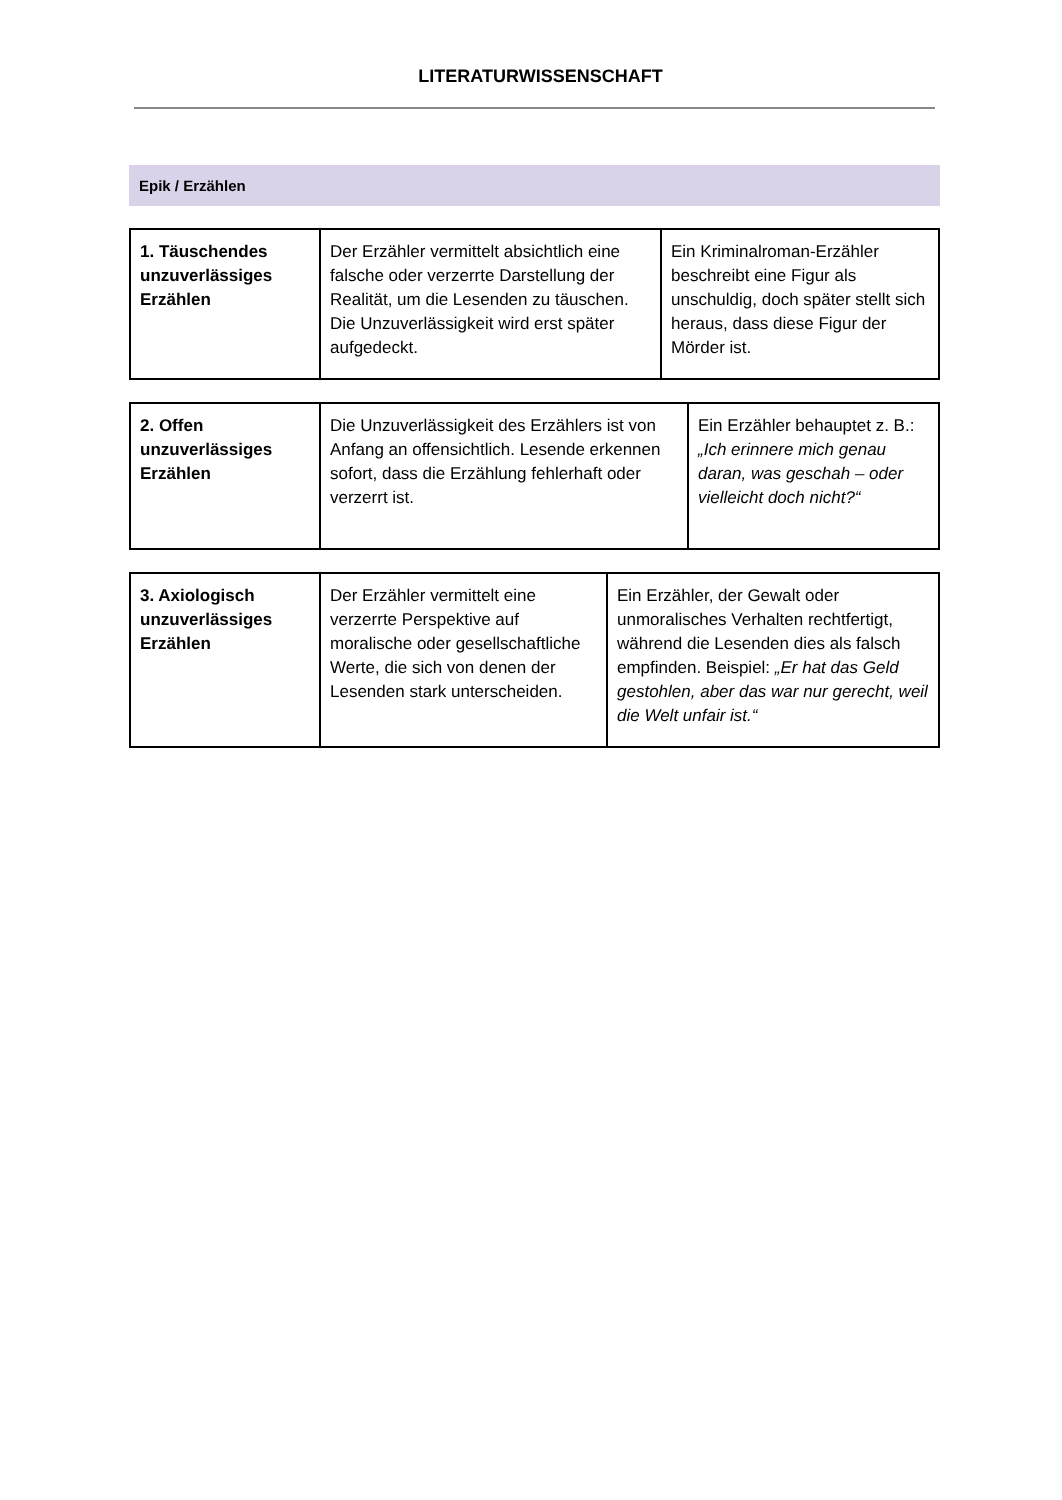LITERATURWISSENSCHAFT
Epik / Erzählen
| 1. Täuschendes unzuverlässiges Erzählen | Der Erzähler vermittelt absichtlich eine falsche oder verzerrte Darstellung der Realität, um die Lesenden zu täuschen. Die Unzuverlässigkeit wird erst später aufgedeckt. | Ein Kriminalroman-Erzähler beschreibt eine Figur als unschuldig, doch später stellt sich heraus, dass diese Figur der Mörder ist. |
| 2. Offen unzuverlässiges Erzählen | Die Unzuverlässigkeit des Erzählers ist von Anfang an offensichtlich. Lesende erkennen sofort, dass die Erzählung fehlerhaft oder verzerrt ist. | Ein Erzähler behauptet z. B.: „Ich erinnere mich genau daran, was geschah – oder vielleicht doch nicht?“ |
| 3. Axiologisch unzuverlässiges Erzählen | Der Erzähler vermittelt eine verzerrte Perspektive auf moralische oder gesellschaftliche Werte, die sich von denen der Lesenden stark unterscheiden. | Ein Erzähler, der Gewalt oder unmoralisches Verhalten rechtfertigt, während die Lesenden dies als falsch empfinden. Beispiel: „Er hat das Geld gestohlen, aber das war nur gerecht, weil die Welt unfair ist.“ |